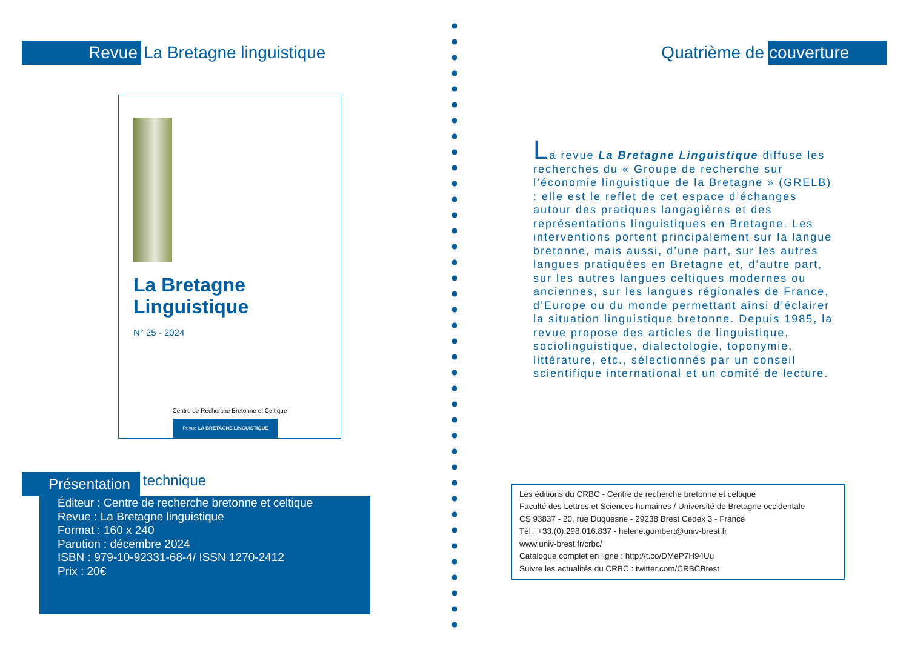Revue La Bretagne linguistique
La Bretagne
Linguistique
N° 25 - 2024
Centre de Recherche Bretonne et Celtique
Revue LA BRETAGNE LINGUISTIQUE
Présentation technique
Éditeur : Centre de recherche bretonne et celtique
Revue : La Bretagne linguistique
Format : 160 x 240
Parution : décembre 2024
ISBN : 979-10-92331-68-4/ ISSN 1270-2412
Prix : 20€
Quatrième de couverture
La revue La Bretagne Linguistique diffuse les recherches du « Groupe de recherche sur l’économie linguistique de la Bretagne » (GRELB) : elle est le reflet de cet espace d’échanges autour des pratiques langagières et des représentations linguistiques en Bretagne. Les interventions portent principalement sur la langue bretonne, mais aussi, d’une part, sur les autres langues pratiquées en Bretagne et, d’autre part, sur les autres langues celtiques modernes ou anciennes, sur les langues régionales de France, d’Europe ou du monde permettant ainsi d’éclairer la situation linguistique bretonne. Depuis 1985, la revue propose des articles de linguistique, sociolinguistique, dialectologie, toponymie, littérature, etc., sélectionnés par un conseil scientifique international et un comité de lecture.
Les éditions du CRBC - Centre de recherche bretonne et celtique
Faculté des Lettres et Sciences humaines / Université de Bretagne occidentale
CS 93837 - 20, rue Duquesne - 29238 Brest Cedex 3 - France
Tél : +33.(0).298.016.837 - helene.gombert@univ-brest.fr
www.univ-brest.fr/crbc/
Catalogue complet en ligne : http://t.co/DMeP7H94Uu
Suivre les actualités du CRBC : twitter.com/CRBCBrest